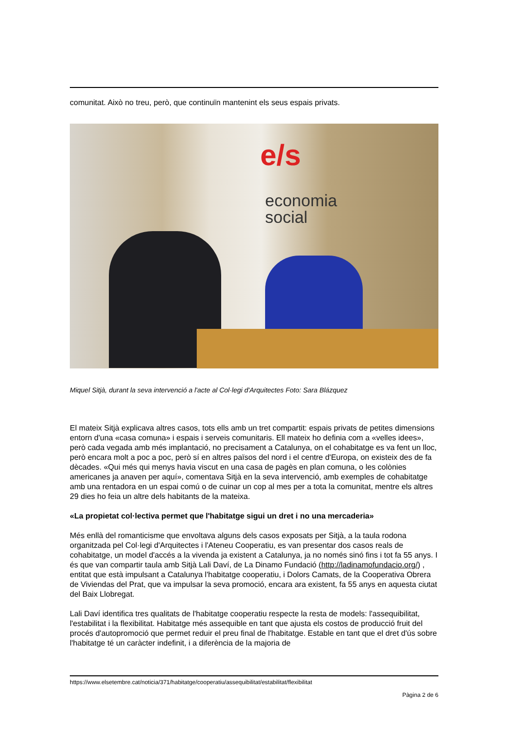comunitat. Això no treu, però, que continuïn mantenint els seus espais privats.
e/s
economia
social
Miquel Sitjà, durant la seva intervenció a l'acte al Col·legi d'Arquitectes Foto: Sara Blázquez
El mateix Sitjà explicava altres casos, tots ells amb un tret compartit: espais privats de petites dimensions entorn d'una «casa comuna» i espais i serveis comunitaris. Ell mateix ho definia com a «velles idees», però cada vegada amb més implantació, no precisament a Catalunya, on el cohabitatge es va fent un lloc, però encara molt a poc a poc, però sí en altres països del nord i el centre d'Europa, on existeix des de fa dècades. «Qui més qui menys havia viscut en una casa de pagès en plan comuna, o les colònies americanes ja anaven per aquí», comentava Sitjà en la seva intervenció, amb exemples de cohabitatge amb una rentadora en un espai comú o de cuinar un cop al mes per a tota la comunitat, mentre els altres 29 dies ho feia un altre dels habitants de la mateixa.
«La propietat col·lectiva permet que l'habitatge sigui un dret i no una mercaderia»
Més enllà del romanticisme que envoltava alguns dels casos exposats per Sitjà, a la taula rodona organitzada pel Col·legi d'Arquitectes i l'Ateneu Cooperatiu, es van presentar dos casos reals de cohabitatge, un model d'accés a la vivenda ja existent a Catalunya, ja no només sinó fins i tot fa 55 anys. I és que van compartir taula amb Sitjà Lali Daví, de La Dinamo Fundació (http://ladinamofundacio.org/) , entitat que està impulsant a Catalunya l'habitatge cooperatiu, i Dolors Camats, de la Cooperativa Obrera de Viviendas del Prat, que va impulsar la seva promoció, encara ara existent, fa 55 anys en aquesta ciutat del Baix Llobregat.
Lali Daví identifica tres qualitats de l'habitatge cooperatiu respecte la resta de models: l'assequibilitat, l'estabilitat i la flexibilitat. Habitatge més assequible en tant que ajusta els costos de producció fruit del procés d'autopromoció que permet reduir el preu final de l'habitatge. Estable en tant que el dret d'ús sobre l'habitatge té un caràcter indefinit, i a diferència de la majoria de
https://www.elsetembre.cat/noticia/371/habitatge/cooperatiu/assequibilitat/estabilitat/flexibilitat
Pàgina 2 de 6